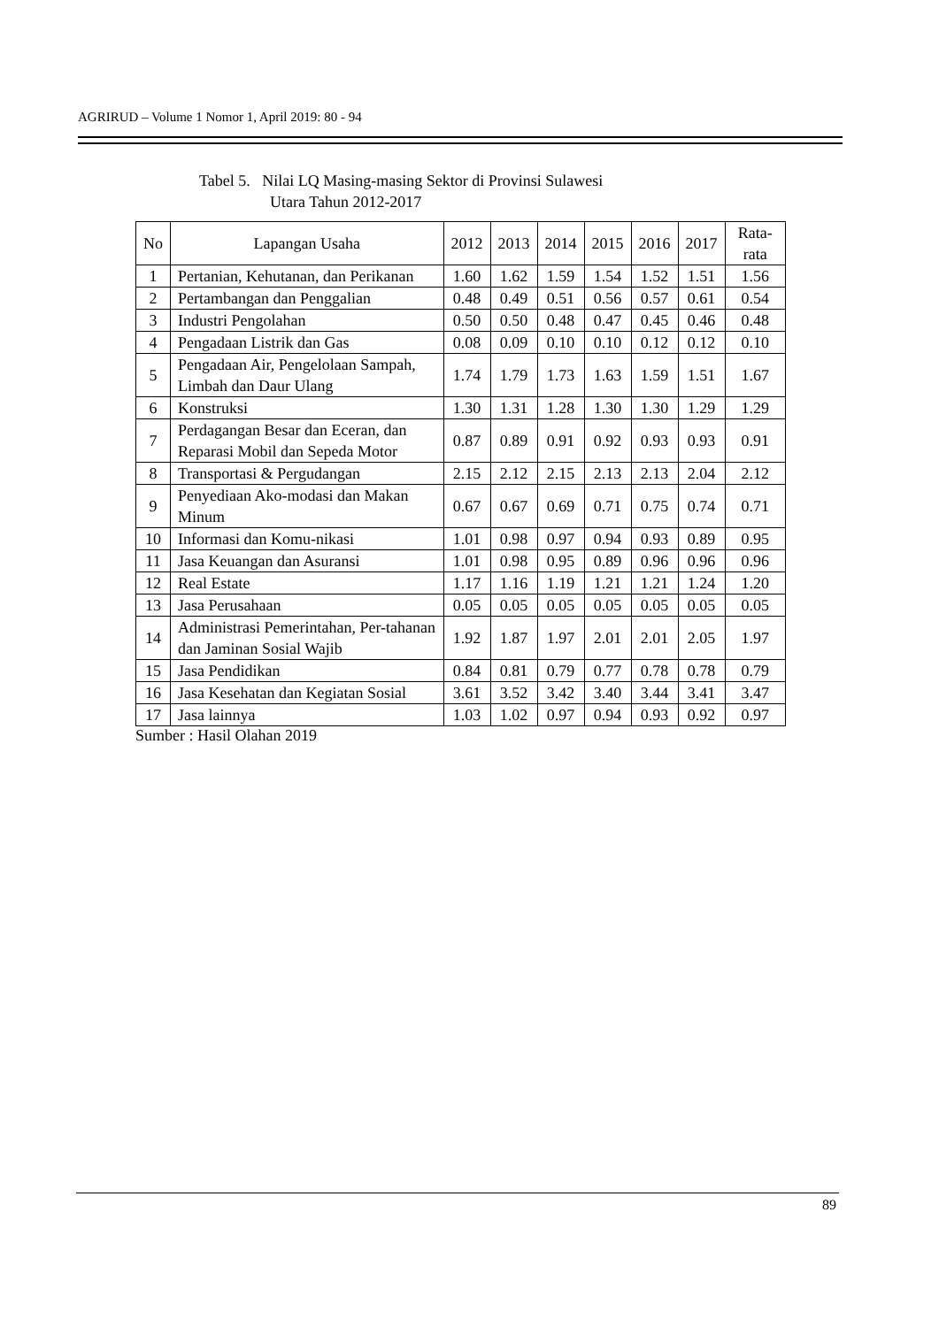AGRIRUD – Volume 1 Nomor 1, April 2019: 80 - 94
Tabel 5. Nilai LQ Masing-masing Sektor di Provinsi Sulawesi
Utara Tahun 2012-2017
| No | Lapangan Usaha | 2012 | 2013 | 2014 | 2015 | 2016 | 2017 | Rata-rata |
| --- | --- | --- | --- | --- | --- | --- | --- | --- |
| 1 | Pertanian, Kehutanan, dan Perikanan | 1.60 | 1.62 | 1.59 | 1.54 | 1.52 | 1.51 | 1.56 |
| 2 | Pertambangan dan Penggalian | 0.48 | 0.49 | 0.51 | 0.56 | 0.57 | 0.61 | 0.54 |
| 3 | Industri Pengolahan | 0.50 | 0.50 | 0.48 | 0.47 | 0.45 | 0.46 | 0.48 |
| 4 | Pengadaan Listrik dan Gas | 0.08 | 0.09 | 0.10 | 0.10 | 0.12 | 0.12 | 0.10 |
| 5 | Pengadaan Air, Pengelolaan Sampah, Limbah dan Daur Ulang | 1.74 | 1.79 | 1.73 | 1.63 | 1.59 | 1.51 | 1.67 |
| 6 | Konstruksi | 1.30 | 1.31 | 1.28 | 1.30 | 1.30 | 1.29 | 1.29 |
| 7 | Perdagangan Besar dan Eceran, dan Reparasi Mobil dan Sepeda Motor | 0.87 | 0.89 | 0.91 | 0.92 | 0.93 | 0.93 | 0.91 |
| 8 | Transportasi & Pergudangan | 2.15 | 2.12 | 2.15 | 2.13 | 2.13 | 2.04 | 2.12 |
| 9 | Penyediaan Ako-modasi dan Makan Minum | 0.67 | 0.67 | 0.69 | 0.71 | 0.75 | 0.74 | 0.71 |
| 10 | Informasi dan Komu-nikasi | 1.01 | 0.98 | 0.97 | 0.94 | 0.93 | 0.89 | 0.95 |
| 11 | Jasa Keuangan dan Asuransi | 1.01 | 0.98 | 0.95 | 0.89 | 0.96 | 0.96 | 0.96 |
| 12 | Real Estate | 1.17 | 1.16 | 1.19 | 1.21 | 1.21 | 1.24 | 1.20 |
| 13 | Jasa Perusahaan | 0.05 | 0.05 | 0.05 | 0.05 | 0.05 | 0.05 | 0.05 |
| 14 | Administrasi Pemerintahan, Per-tahanan dan Jaminan Sosial Wajib | 1.92 | 1.87 | 1.97 | 2.01 | 2.01 | 2.05 | 1.97 |
| 15 | Jasa Pendidikan | 0.84 | 0.81 | 0.79 | 0.77 | 0.78 | 0.78 | 0.79 |
| 16 | Jasa Kesehatan dan Kegiatan Sosial | 3.61 | 3.52 | 3.42 | 3.40 | 3.44 | 3.41 | 3.47 |
| 17 | Jasa lainnya | 1.03 | 1.02 | 0.97 | 0.94 | 0.93 | 0.92 | 0.97 |
Sumber : Hasil Olahan 2019
89